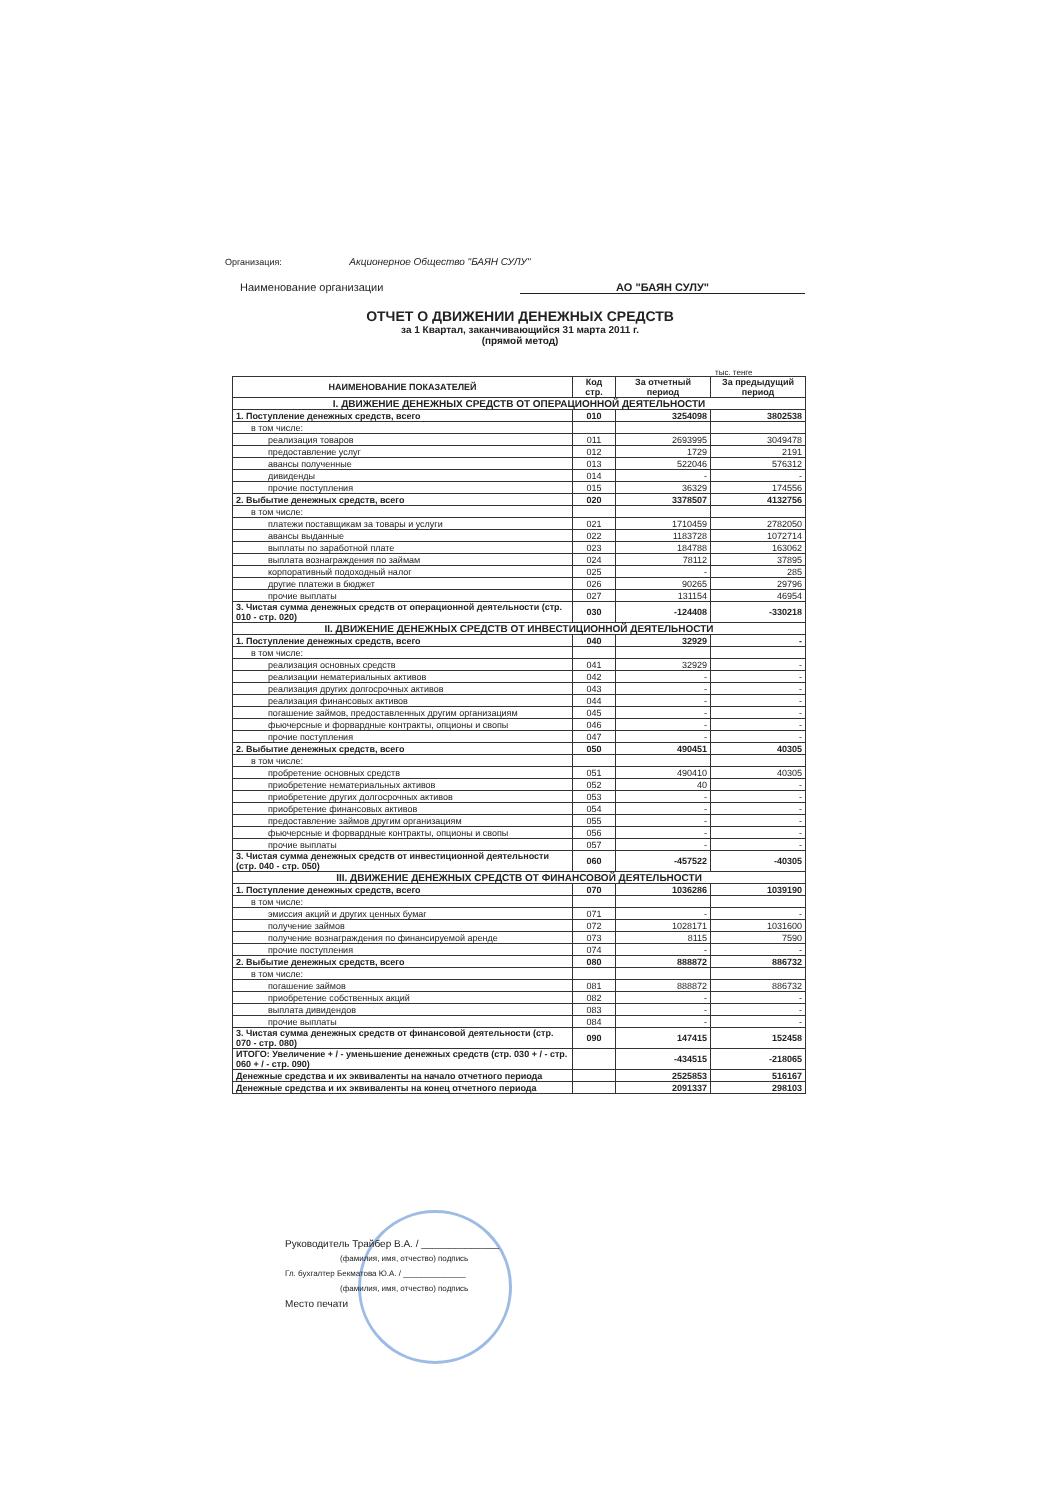Организация: Акционерное Общество "БАЯН СУЛУ"
Наименование организации АО "БАЯН СУЛУ"
ОТЧЕТ О ДВИЖЕНИИ ДЕНЕЖНЫХ СРЕДСТВ
за 1 Квартал, заканчивающийся 31 марта 2011 г.
(прямой метод)
тыс. тенге
| НАИМЕНОВАНИЕ ПОКАЗАТЕЛЕЙ | Код стр. | За отчетный период | За предыдущий период |
| --- | --- | --- | --- |
| I. ДВИЖЕНИЕ ДЕНЕЖНЫХ СРЕДСТВ ОТ ОПЕРАЦИОННОЙ ДЕЯТЕЛЬНОСТИ | | | |
| 1. Поступление денежных средств, всего | 010 | 3254098 | 3802538 |
| в том числе: | | | |
| реализация товаров | 011 | 2693995 | 3049478 |
| предоставление услуг | 012 | 1729 | 2191 |
| авансы полученные | 013 | 522046 | 576312 |
| дивиденды | 014 | - | - |
| прочие поступления | 015 | 36329 | 174556 |
| 2. Выбытие денежных средств, всего | 020 | 3378507 | 4132756 |
| в том числе: | | | |
| платежи поставщикам за товары и услуги | 021 | 1710459 | 2782050 |
| авансы выданные | 022 | 1183728 | 1072714 |
| выплаты по заработной плате | 023 | 184788 | 163062 |
| выплата вознаграждения по займам | 024 | 78112 | 37895 |
| корпоративный подоходный налог | 025 | - | 285 |
| другие платежи в бюджет | 026 | 90265 | 29796 |
| прочие выплаты | 027 | 131154 | 46954 |
| 3. Чистая сумма денежных средств от операционной деятельности (стр. 010 - стр. 020) | 030 | -124408 | -330218 |
| II. ДВИЖЕНИЕ ДЕНЕЖНЫХ СРЕДСТВ ОТ ИНВЕСТИЦИОННОЙ ДЕЯТЕЛЬНОСТИ | | | |
| 1. Поступление денежных средств, всего | 040 | 32929 | - |
| в том числе: | | | |
| реализация основных средств | 041 | 32929 | - |
| реализации нематериальных активов | 042 | - | - |
| реализация других долгосрочных активов | 043 | - | - |
| реализация финансовых активов | 044 | - | - |
| погашение займов, предоставленных другим организациям | 045 | - | - |
| фьючерсные и форвардные контракты, опционы и свопы | 046 | - | - |
| прочие поступления | 047 | - | - |
| 2. Выбытие денежных средств, всего | 050 | 490451 | 40305 |
| в том числе: | | | |
| пробретение основных средств | 051 | 490410 | 40305 |
| приобретение нематериальных активов | 052 | 40 | - |
| приобретение других долгосрочных активов | 053 | - | - |
| приобретение финансовых активов | 054 | - | - |
| предоставление займов другим организациям | 055 | - | - |
| фьючерсные и форвардные контракты, опционы и свопы | 056 | - | - |
| прочие выплаты | 057 | - | - |
| 3. Чистая сумма денежных средств от инвестиционной деятельности (стр. 040 - стр. 050) | 060 | -457522 | -40305 |
| III. ДВИЖЕНИЕ ДЕНЕЖНЫХ СРЕДСТВ ОТ ФИНАНСОВОЙ ДЕЯТЕЛЬНОСТИ | | | |
| 1. Поступление денежных средств, всего | 070 | 1036286 | 1039190 |
| в том числе: | | | |
| эмиссия акций и других ценных бумаг | 071 | - | - |
| получение займов | 072 | 1028171 | 1031600 |
| получение вознаграждения по финансируемой аренде | 073 | 8115 | 7590 |
| прочие поступления | 074 | - | - |
| 2. Выбытие денежных средств, всего | 080 | 888872 | 886732 |
| в том числе: | | | |
| погашение займов | 081 | 888872 | 886732 |
| приобретение собственных акций | 082 | - | - |
| выплата дивидендов | 083 | - | - |
| прочие выплаты | 084 | - | - |
| 3. Чистая сумма денежных средств от финансовой деятельности (стр. 070 - стр. 080) | 090 | 147415 | 152458 |
| ИТОГО: Увеличение + / - уменьшение денежных средств (стр. 030 + / - стр. 060 + / - стр. 090) | | -434515 | -218065 |
| Денежные средства и их эквиваленты на начало отчетного периода | | 2525853 | 516167 |
| Денежные средства и их эквиваленты на конец отчетного периода | | 2091337 | 298103 |
Руководитель Трайбер В.А. / ______________
(фамилия, имя, отчество) подпись
Гл. бухгалтер Бекматова Ю.А. / ______________
(фамилия, имя, отчество) подпись
Место печати